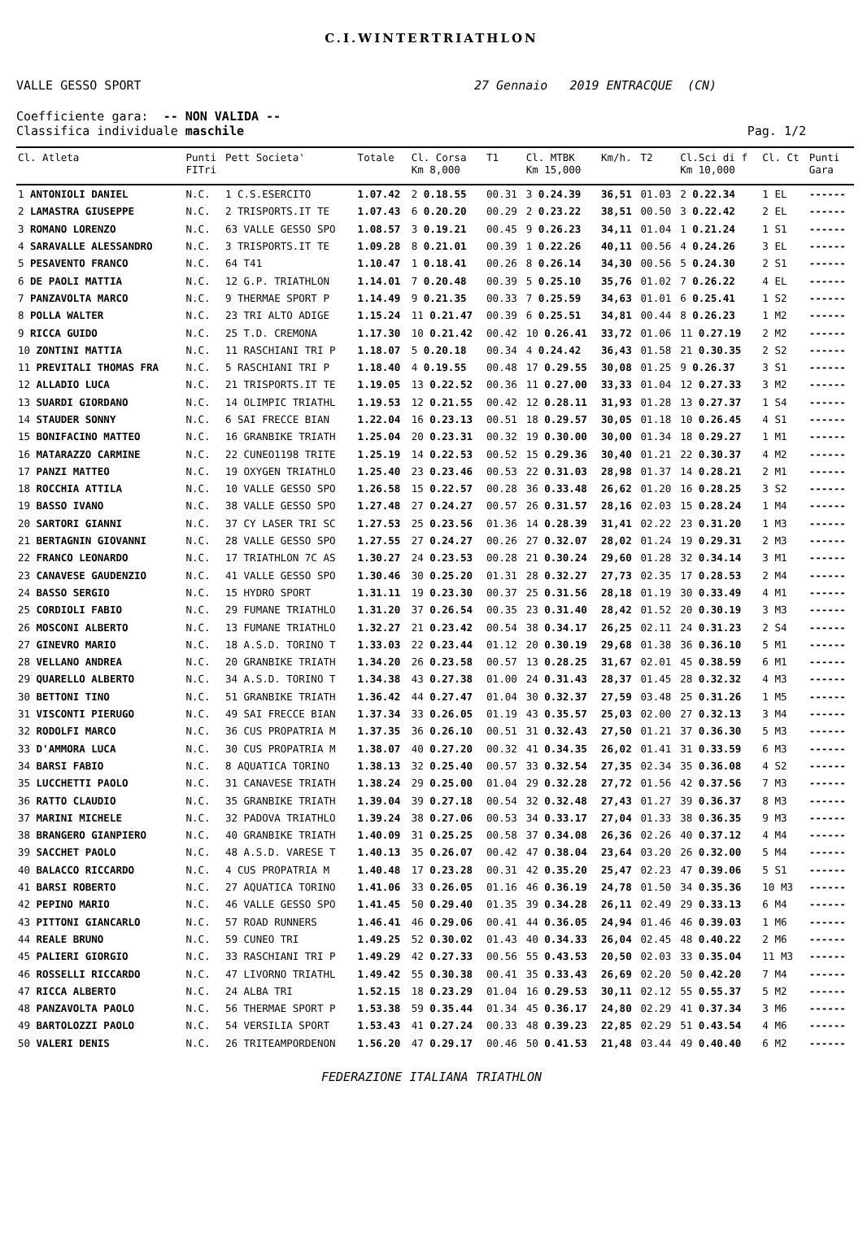C.I.WINTERTRIATHLON
VALLE GESSO SPORT 27 Gennaio 2019 ENTRACQUE (CN)
Coefficiente gara: -- NON VALIDA --
Classifica individuale maschile Pag. 1/2
| Cl. Atleta | Punti FITri | Pett Societa' | Totale | Cl. Corsa Km 8,000 | T1 | Cl. MTBK Km 15,000 | Km/h. | T2 | Cl.Sci di f Km 10,000 | Cl. Ct | Punti Gara |
| --- | --- | --- | --- | --- | --- | --- | --- | --- | --- | --- | --- |
| 1 ANTONIOLI DANIEL | N.C. | 1 C.S.ESERCITO | 1.07.42 | 2 0.18.55 | 00.31 | 3 0.24.39 | 36,51 | 01.03 | 2 0.22.34 | 1 EL | ------ |
| 2 LAMASTRA GIUSEPPE | N.C. | 2 TRISPORTS.IT TE | 1.07.43 | 6 0.20.20 | 00.29 | 2 0.23.22 | 38,51 | 00.50 | 3 0.22.42 | 2 EL | ------ |
| 3 ROMANO LORENZO | N.C. | 63 VALLE GESSO SPO | 1.08.57 | 3 0.19.21 | 00.45 | 9 0.26.23 | 34,11 | 01.04 | 1 0.21.24 | 1 S1 | ------ |
| 4 SARAVALLE ALESSANDRO | N.C. | 3 TRISPORTS.IT TE | 1.09.28 | 8 0.21.01 | 00.39 | 1 0.22.26 | 40,11 | 00.56 | 4 0.24.26 | 3 EL | ------ |
| 5 PESAVENTO FRANCO | N.C. | 64 T41 | 1.10.47 | 1 0.18.41 | 00.26 | 8 0.26.14 | 34,30 | 00.56 | 5 0.24.30 | 2 S1 | ------ |
| 6 DE PAOLI MATTIA | N.C. | 12 G.P. TRIATHLON | 1.14.01 | 7 0.20.48 | 00.39 | 5 0.25.10 | 35,76 | 01.02 | 7 0.26.22 | 4 EL | ------ |
| 7 PANZAVOLTA MARCO | N.C. | 9 THERMAE SPORT P | 1.14.49 | 9 0.21.35 | 00.33 | 7 0.25.59 | 34,63 | 01.01 | 6 0.25.41 | 1 S2 | ------ |
| 8 POLLA WALTER | N.C. | 23 TRI ALTO ADIGE | 1.15.24 | 11 0.21.47 | 00.39 | 6 0.25.51 | 34,81 | 00.44 | 8 0.26.23 | 1 M2 | ------ |
| 9 RICCA GUIDO | N.C. | 25 T.D. CREMONA | 1.17.30 | 10 0.21.42 | 00.42 | 10 0.26.41 | 33,72 | 01.06 | 11 0.27.19 | 2 M2 | ------ |
| 10 ZONTINI MATTIA | N.C. | 11 RASCHIANI TRI P | 1.18.07 | 5 0.20.18 | 00.34 | 4 0.24.42 | 36,43 | 01.58 | 21 0.30.35 | 2 S2 | ------ |
| 11 PREVITALI THOMAS FRA | N.C. | 5 RASCHIANI TRI P | 1.18.40 | 4 0.19.55 | 00.48 | 17 0.29.55 | 30,08 | 01.25 | 9 0.26.37 | 3 S1 | ------ |
| 12 ALLADIO LUCA | N.C. | 21 TRISPORTS.IT TE | 1.19.05 | 13 0.22.52 | 00.36 | 11 0.27.00 | 33,33 | 01.04 | 12 0.27.33 | 3 M2 | ------ |
| 13 SUARDI GIORDANO | N.C. | 14 OLIMPIC TRIATHL | 1.19.53 | 12 0.21.55 | 00.42 | 12 0.28.11 | 31,93 | 01.28 | 13 0.27.37 | 1 S4 | ------ |
| 14 STAUDER SONNY | N.C. | 6 SAI FRECCE BIAN | 1.22.04 | 16 0.23.13 | 00.51 | 18 0.29.57 | 30,05 | 01.18 | 10 0.26.45 | 4 S1 | ------ |
| 15 BONIFACINO MATTEO | N.C. | 16 GRANBIKE TRIATH | 1.25.04 | 20 0.23.31 | 00.32 | 19 0.30.00 | 30,00 | 01.34 | 18 0.29.27 | 1 M1 | ------ |
| 16 MATARAZZO CARMINE | N.C. | 22 CUNEO1198 TRITE | 1.25.19 | 14 0.22.53 | 00.52 | 15 0.29.36 | 30,40 | 01.21 | 22 0.30.37 | 4 M2 | ------ |
| 17 PANZI MATTEO | N.C. | 19 OXYGEN TRIATHLO | 1.25.40 | 23 0.23.46 | 00.53 | 22 0.31.03 | 28,98 | 01.37 | 14 0.28.21 | 2 M1 | ------ |
| 18 ROCCHIA ATTILA | N.C. | 10 VALLE GESSO SPO | 1.26.58 | 15 0.22.57 | 00.28 | 36 0.33.48 | 26,62 | 01.20 | 16 0.28.25 | 3 S2 | ------ |
| 19 BASSO IVANO | N.C. | 38 VALLE GESSO SPO | 1.27.48 | 27 0.24.27 | 00.57 | 26 0.31.57 | 28,16 | 02.03 | 15 0.28.24 | 1 M4 | ------ |
| 20 SARTORI GIANNI | N.C. | 37 CY LASER TRI SC | 1.27.53 | 25 0.23.56 | 01.36 | 14 0.28.39 | 31,41 | 02.22 | 23 0.31.20 | 1 M3 | ------ |
| 21 BERTAGNIN GIOVANNI | N.C. | 28 VALLE GESSO SPO | 1.27.55 | 27 0.24.27 | 00.26 | 27 0.32.07 | 28,02 | 01.24 | 19 0.29.31 | 2 M3 | ------ |
| 22 FRANCO LEONARDO | N.C. | 17 TRIATHLON 7C AS | 1.30.27 | 24 0.23.53 | 00.28 | 21 0.30.24 | 29,60 | 01.28 | 32 0.34.14 | 3 M1 | ------ |
| 23 CANAVESE GAUDENZIO | N.C. | 41 VALLE GESSO SPO | 1.30.46 | 30 0.25.20 | 01.31 | 28 0.32.27 | 27,73 | 02.35 | 17 0.28.53 | 2 M4 | ------ |
| 24 BASSO SERGIO | N.C. | 15 HYDRO SPORT | 1.31.11 | 19 0.23.30 | 00.37 | 25 0.31.56 | 28,18 | 01.19 | 30 0.33.49 | 4 M1 | ------ |
| 25 CORDIOLI FABIO | N.C. | 29 FUMANE TRIATHLO | 1.31.20 | 37 0.26.54 | 00.35 | 23 0.31.40 | 28,42 | 01.52 | 20 0.30.19 | 3 M3 | ------ |
| 26 MOSCONI ALBERTO | N.C. | 13 FUMANE TRIATHLO | 1.32.27 | 21 0.23.42 | 00.54 | 38 0.34.17 | 26,25 | 02.11 | 24 0.31.23 | 2 S4 | ------ |
| 27 GINEVRO MARIO | N.C. | 18 A.S.D. TORINO T | 1.33.03 | 22 0.23.44 | 01.12 | 20 0.30.19 | 29,68 | 01.38 | 36 0.36.10 | 5 M1 | ------ |
| 28 VELLANO ANDREA | N.C. | 20 GRANBIKE TRIATH | 1.34.20 | 26 0.23.58 | 00.57 | 13 0.28.25 | 31,67 | 02.01 | 45 0.38.59 | 6 M1 | ------ |
| 29 QUARELLO ALBERTO | N.C. | 34 A.S.D. TORINO T | 1.34.38 | 43 0.27.38 | 01.00 | 24 0.31.43 | 28,37 | 01.45 | 28 0.32.32 | 4 M3 | ------ |
| 30 BETTONI TINO | N.C. | 51 GRANBIKE TRIATH | 1.36.42 | 44 0.27.47 | 01.04 | 30 0.32.37 | 27,59 | 03.48 | 25 0.31.26 | 1 M5 | ------ |
| 31 VISCONTI PIERUGO | N.C. | 49 SAI FRECCE BIAN | 1.37.34 | 33 0.26.05 | 01.19 | 43 0.35.57 | 25,03 | 02.00 | 27 0.32.13 | 3 M4 | ------ |
| 32 RODOLFI MARCO | N.C. | 36 CUS PROPATRIA M | 1.37.35 | 36 0.26.10 | 00.51 | 31 0.32.43 | 27,50 | 01.21 | 37 0.36.30 | 5 M3 | ------ |
| 33 D'AMMORA LUCA | N.C. | 30 CUS PROPATRIA M | 1.38.07 | 40 0.27.20 | 00.32 | 41 0.34.35 | 26,02 | 01.41 | 31 0.33.59 | 6 M3 | ------ |
| 34 BARSI FABIO | N.C. | 8 AQUATICA TORINO | 1.38.13 | 32 0.25.40 | 00.57 | 33 0.32.54 | 27,35 | 02.34 | 35 0.36.08 | 4 S2 | ------ |
| 35 LUCCHETTI PAOLO | N.C. | 31 CANAVESE TRIATH | 1.38.24 | 29 0.25.00 | 01.04 | 29 0.32.28 | 27,72 | 01.56 | 42 0.37.56 | 7 M3 | ------ |
| 36 RATTO CLAUDIO | N.C. | 35 GRANBIKE TRIATH | 1.39.04 | 39 0.27.18 | 00.54 | 32 0.32.48 | 27,43 | 01.27 | 39 0.36.37 | 8 M3 | ------ |
| 37 MARINI MICHELE | N.C. | 32 PADOVA TRIATHLO | 1.39.24 | 38 0.27.06 | 00.53 | 34 0.33.17 | 27,04 | 01.33 | 38 0.36.35 | 9 M3 | ------ |
| 38 BRANGERO GIANPIERO | N.C. | 40 GRANBIKE TRIATH | 1.40.09 | 31 0.25.25 | 00.58 | 37 0.34.08 | 26,36 | 02.26 | 40 0.37.12 | 4 M4 | ------ |
| 39 SACCHET PAOLO | N.C. | 48 A.S.D. VARESE T | 1.40.13 | 35 0.26.07 | 00.42 | 47 0.38.04 | 23,64 | 03.20 | 26 0.32.00 | 5 M4 | ------ |
| 40 BALACCO RICCARDO | N.C. | 4 CUS PROPATRIA M | 1.40.48 | 17 0.23.28 | 00.31 | 42 0.35.20 | 25,47 | 02.23 | 47 0.39.06 | 5 S1 | ------ |
| 41 BARSI ROBERTO | N.C. | 27 AQUATICA TORINO | 1.41.06 | 33 0.26.05 | 01.16 | 46 0.36.19 | 24,78 | 01.50 | 34 0.35.36 | 10 M3 | ------ |
| 42 PEPINO MARIO | N.C. | 46 VALLE GESSO SPO | 1.41.45 | 50 0.29.40 | 01.35 | 39 0.34.28 | 26,11 | 02.49 | 29 0.33.13 | 6 M4 | ------ |
| 43 PITTONI GIANCARLO | N.C. | 57 ROAD RUNNERS | 1.46.41 | 46 0.29.06 | 00.41 | 44 0.36.05 | 24,94 | 01.46 | 46 0.39.03 | 1 M6 | ------ |
| 44 REALE BRUNO | N.C. | 59 CUNEO TRI | 1.49.25 | 52 0.30.02 | 01.43 | 40 0.34.33 | 26,04 | 02.45 | 48 0.40.22 | 2 M6 | ------ |
| 45 PALIERI GIORGIO | N.C. | 33 RASCHIANI TRI P | 1.49.29 | 42 0.27.33 | 00.56 | 55 0.43.53 | 20,50 | 02.03 | 33 0.35.04 | 11 M3 | ------ |
| 46 ROSSELLI RICCARDO | N.C. | 47 LIVORNO TRIATHL | 1.49.42 | 55 0.30.38 | 00.41 | 35 0.33.43 | 26,69 | 02.20 | 50 0.42.20 | 7 M4 | ------ |
| 47 RICCA ALBERTO | N.C. | 24 ALBA TRI | 1.52.15 | 18 0.23.29 | 01.04 | 16 0.29.53 | 30,11 | 02.12 | 55 0.55.37 | 5 M2 | ------ |
| 48 PANZAVOLTA PAOLO | N.C. | 56 THERMAE SPORT P | 1.53.38 | 59 0.35.44 | 01.34 | 45 0.36.17 | 24,80 | 02.29 | 41 0.37.34 | 3 M6 | ------ |
| 49 BARTOLOZZI PAOLO | N.C. | 54 VERSILIA SPORT | 1.53.43 | 41 0.27.24 | 00.33 | 48 0.39.23 | 22,85 | 02.29 | 51 0.43.54 | 4 M6 | ------ |
| 50 VALERI DENIS | N.C. | 26 TRITEAMPORDENON | 1.56.20 | 47 0.29.17 | 00.46 | 50 0.41.53 | 21,48 | 03.44 | 49 0.40.40 | 6 M2 | ------ |
FEDERAZIONE ITALIANA TRIATHLON